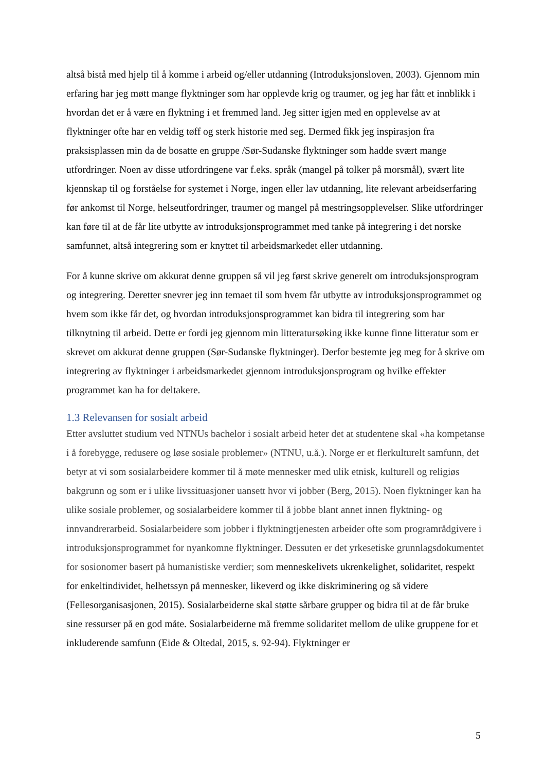altså bistå med hjelp til å komme i arbeid og/eller utdanning (Introduksjonsloven, 2003). Gjennom min erfaring har jeg møtt mange flyktninger som har opplevde krig og traumer, og jeg har fått et innblikk i hvordan det er å være en flyktning i et fremmed land. Jeg sitter igjen med en opplevelse av at flyktninger ofte har en veldig tøff og sterk historie med seg. Dermed fikk jeg inspirasjon fra praksisplassen min da de bosatte en gruppe /Sør-Sudanske flyktninger som hadde svært mange utfordringer. Noen av disse utfordringene var f.eks. språk (mangel på tolker på morsmål), svært lite kjennskap til og forståelse for systemet i Norge, ingen eller lav utdanning, lite relevant arbeidserfaring før ankomst til Norge, helseutfordringer, traumer og mangel på mestringsopplevelser. Slike utfordringer kan føre til at de får lite utbytte av introduksjonsprogrammet med tanke på integrering i det norske samfunnet, altså integrering som er knyttet til arbeidsmarkedet eller utdanning.
For å kunne skrive om akkurat denne gruppen så vil jeg først skrive generelt om introduksjonsprogram og integrering. Deretter snevrer jeg inn temaet til som hvem får utbytte av introduksjonsprogrammet og hvem som ikke får det, og hvordan introduksjonsprogrammet kan bidra til integrering som har tilknytning til arbeid. Dette er fordi jeg gjennom min litteratursøking ikke kunne finne litteratur som er skrevet om akkurat denne gruppen (Sør-Sudanske flyktninger). Derfor bestemte jeg meg for å skrive om integrering av flyktninger i arbeidsmarkedet gjennom introduksjonsprogram og hvilke effekter programmet kan ha for deltakere.
1.3 Relevansen for sosialt arbeid
Etter avsluttet studium ved NTNUs bachelor i sosialt arbeid heter det at studentene skal «ha kompetanse i å forebygge, redusere og løse sosiale problemer» (NTNU, u.å.). Norge er et flerkulturelt samfunn, det betyr at vi som sosialarbeidere kommer til å møte mennesker med ulik etnisk, kulturell og religiøs bakgrunn og som er i ulike livssituasjoner uansett hvor vi jobber (Berg, 2015). Noen flyktninger kan ha ulike sosiale problemer, og sosialarbeidere kommer til å jobbe blant annet innen flyktning- og innvandrerarbeid. Sosialarbeidere som jobber i flyktningtjenesten arbeider ofte som programrådgivere i introduksjonsprogrammet for nyankomne flyktninger. Dessuten er det yrkesetiske grunnlagsdokumentet for sosionomer basert på humanistiske verdier; som menneskelivets ukrenkelighet, solidaritet, respekt for enkeltindividet, helhetssyn på mennesker, likeverd og ikke diskriminering og så videre (Fellesorganisasjonen, 2015). Sosialarbeiderne skal støtte sårbare grupper og bidra til at de får bruke sine ressurser på en god måte. Sosialarbeiderne må fremme solidaritet mellom de ulike gruppene for et inkluderende samfunn (Eide & Oltedal, 2015, s. 92-94). Flyktninger er
5